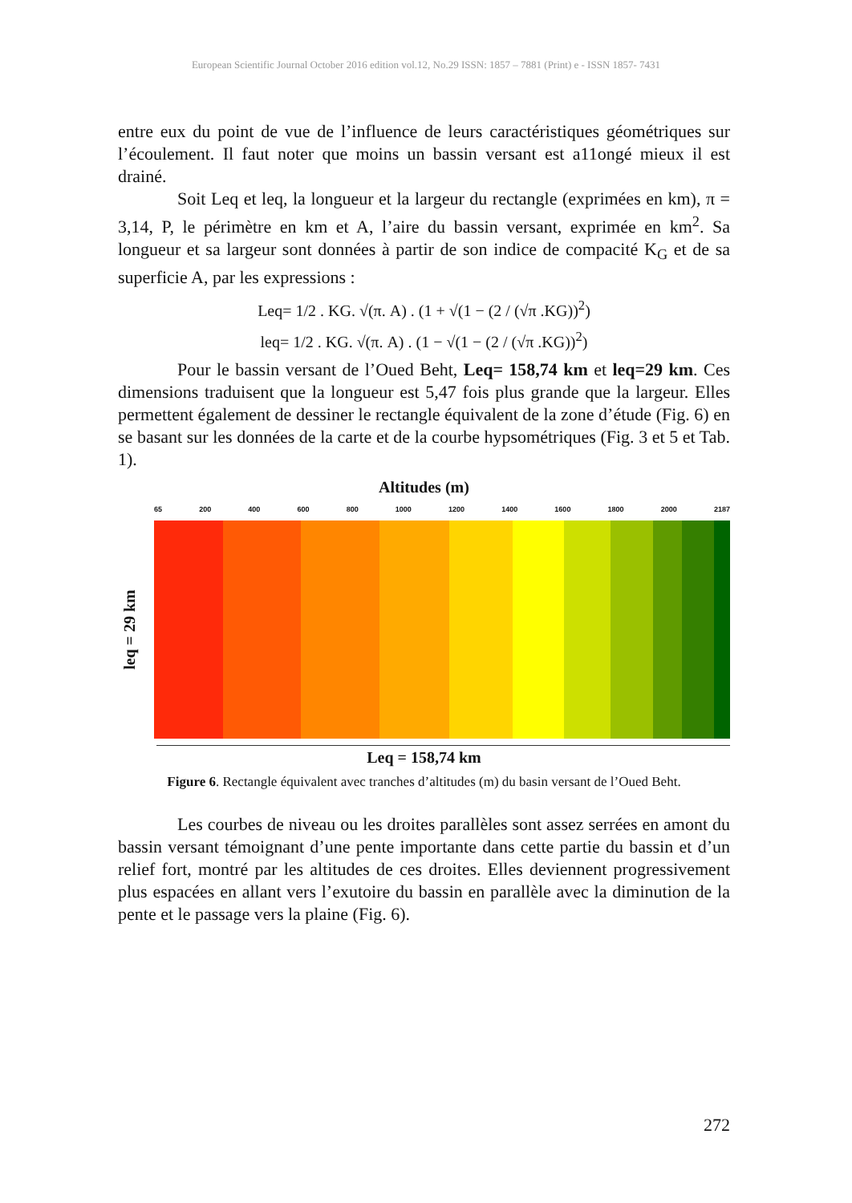European Scientific Journal October 2016 edition vol.12, No.29 ISSN: 1857 – 7881 (Print) e - ISSN 1857- 7431
entre eux du point de vue de l’influence de leurs caractéristiques géométriques sur l’écoulement. Il faut noter que moins un bassin versant est a11ongé mieux il est drainé.
Soit Leq et leq, la longueur et la largeur du rectangle (exprimées en km), π = 3,14, P, le périmètre en km et A, l’aire du bassin versant, exprimée en km<sup>2</sup>. Sa longueur et sa largeur sont données à partir de son indice de compacité K<sub>G</sub> et de sa superficie A, par les expressions :
Leq= 1/2 . KG. √(π. A) . (1 + √(1 − (2 / (√π .KG))<sup>2</sup>)
leq= 1/2 . KG. √(π. A) . (1 − √(1 − (2 / (√π .KG))<sup>2</sup>)
Pour le bassin versant de l’Oued Beht, Leq= 158,74 km et leq=29 km. Ces dimensions traduisent que la longueur est 5,47 fois plus grande que la largeur. Elles permettent également de dessiner le rectangle équivalent de la zone d’étude (Fig. 6) en se basant sur les données de la carte et de la courbe hypsométriques (Fig. 3 et 5 et Tab. 1).
Altitudes (m)
65 200 400 600 800 1000 1200 1400 1600 1800 2000 2187
leq = 29 km
Leq = 158,74 km
Figure 6. Rectangle équivalent avec tranches d’altitudes (m) du basin versant de l’Oued Beht.
Les courbes de niveau ou les droites parallèles sont assez serrées en amont du bassin versant témoignant d’une pente importante dans cette partie du bassin et d’un relief fort, montré par les altitudes de ces droites. Elles deviennent progressivement plus espacées en allant vers l’exutoire du bassin en parallèle avec la diminution de la pente et le passage vers la plaine (Fig. 6).
272